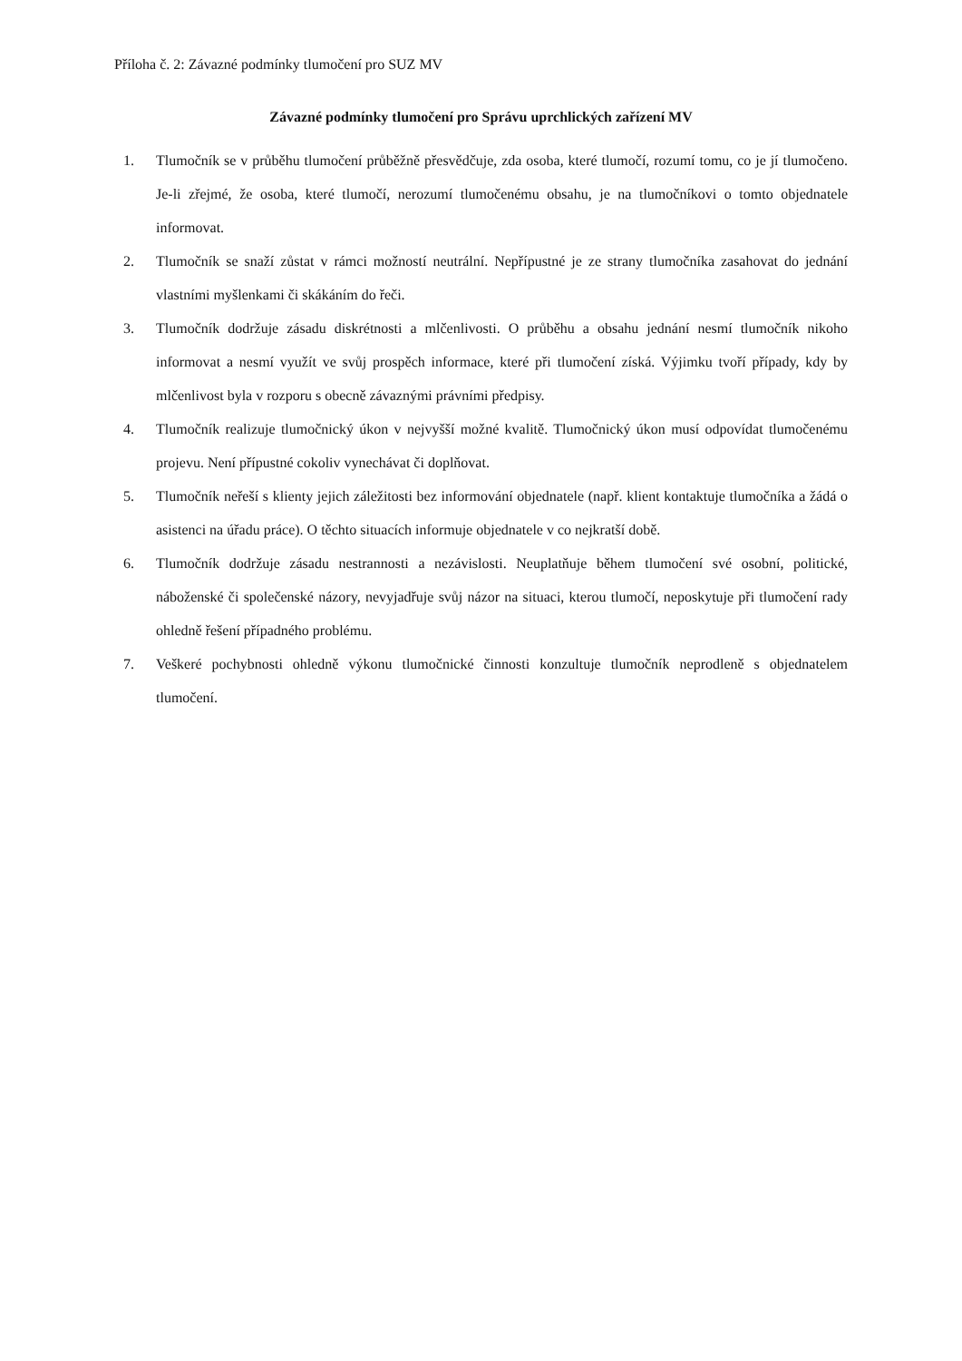Příloha č. 2: Závazné podmínky tlumočení pro SUZ MV
Závazné podmínky tlumočení pro Správu uprchlických zařízení MV
1. Tlumočník se v průběhu tlumočení průběžně přesvědčuje, zda osoba, které tlumočí, rozumí tomu, co je jí tlumočeno. Je-li zřejmé, že osoba, které tlumočí, nerozumí tlumočenému obsahu, je na tlumočníkovi o tomto objednatele informovat.
2. Tlumočník se snaží zůstat v rámci možností neutrální. Nepřípustné je ze strany tlumočníka zasahovat do jednání vlastními myšlenkami či skákáním do řeči.
3. Tlumočník dodržuje zásadu diskrétnosti a mlčenlivosti. O průběhu a obsahu jednání nesmí tlumočník nikoho informovat a nesmí využít ve svůj prospěch informace, které při tlumočení získá. Výjimku tvoří případy, kdy by mlčenlivost byla v rozporu s obecně závaznými právními předpisy.
4. Tlumočník realizuje tlumočnický úkon v nejvyšší možné kvalitě. Tlumočnický úkon musí odpovídat tlumočenému projevu. Není přípustné cokoliv vynechávat či doplňovat.
5. Tlumočník neřeší s klienty jejich záležitosti bez informování objednatele (např. klient kontaktuje tlumočníka a žádá o asistenci na úřadu práce). O těchto situacích informuje objednatele v co nejkratší době.
6. Tlumočník dodržuje zásadu nestrannosti a nezávislosti. Neuplatňuje během tlumočení své osobní, politické, náboženské či společenské názory, nevyjadřuje svůj názor na situaci, kterou tlumočí, neposkytuje při tlumočení rady ohledně řešení případného problému.
7. Veškeré pochybnosti ohledně výkonu tlumočnické činnosti konzultuje tlumočník neprodleně s objednatelem tlumočení.